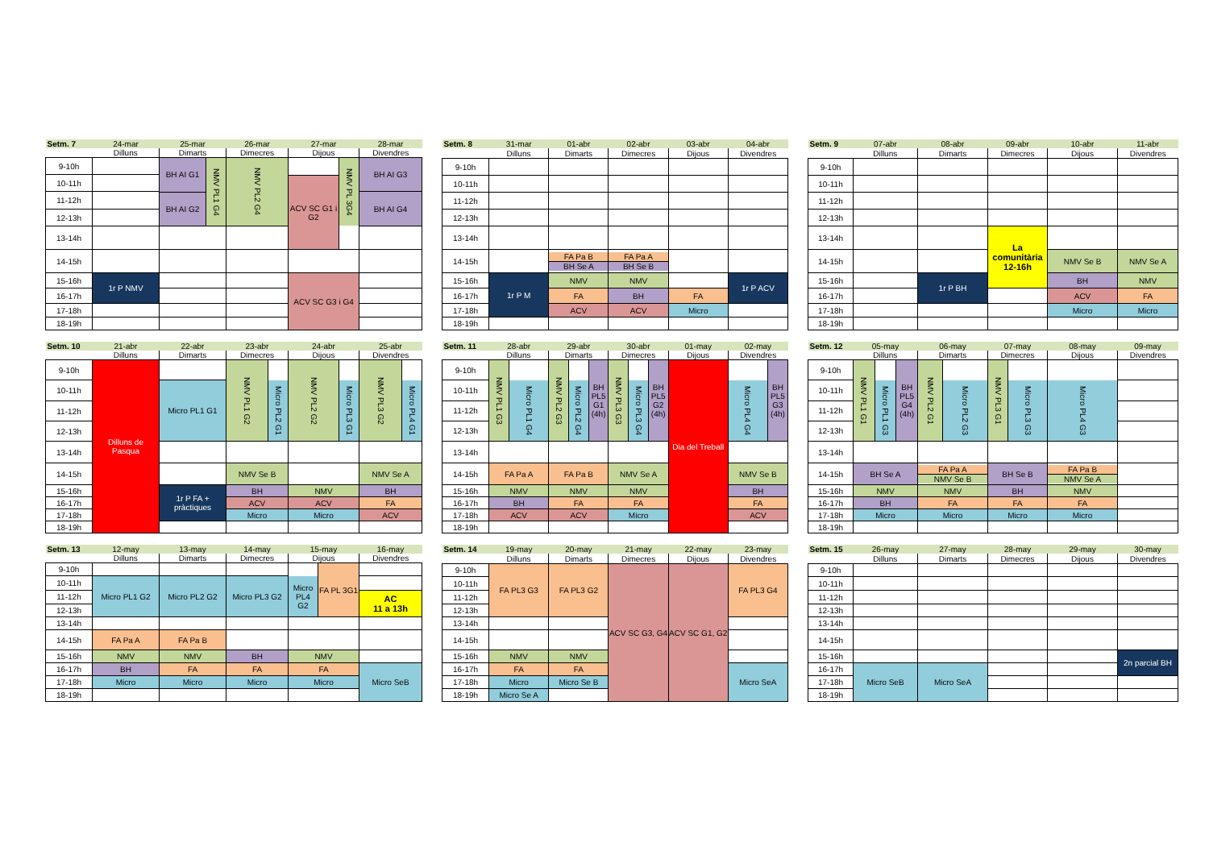| Setm. 7 | 24-mar | 25-mar | 26-mar | 27-mar | 28-mar |
| | Dilluns | Dimarts | Dimecres | Dijous | Divendres |
| 9-10h | | BH AI G1 BH AI G2 NMV PL1 G4 | NMV PL2 G4 | ACV SC G1 i G2 NMV PL 3G4 | BH AI G3 |
| 10-11h | | | | | |
| 11-12h | | | | | BH AI G4 |
| 12-13h | | | | | |
| 13-14h | | | | | |
| 14-15h | | | | | |
| 15-16h | 1r P NMV | | | ACV SC G3 i G4 | |
| 16-17h | | | | | |
| 17-18h | | | | | |
| 18-19h | | | | | |
| Setm. 8 | 31-mar | 01-abr | 02-abr | 03-abr | 04-abr |
| | Dilluns | Dimarts | Dimecres | Dijous | Divendres |
| 9-10h | | | | | |
| 10-11h | | | | | |
| 11-12h | | | | | |
| 12-13h | | | | | |
| 13-14h | | | | | |
| 14-15h | | FA Pa B BH Se A | FA Pa A BH Se B | | |
| 15-16h | 1r P M | NMV | NMV | | 1r P ACV |
| 16-17h | | FA | BH | FA | |
| 17-18h | | ACV | ACV | Micro | |
| 18-19h | | | | | |
| Setm. 9 | 07-abr | 08-abr | 09-abr | 10-abr | 11-abr |
| | Dilluns | Dimarts | Dimecres | Dijous | Divendres |
| 9-10h | | | | | |
| 10-11h | | | | | |
| 11-12h | | | | | |
| 12-13h | | | | | |
| 13-14h | | | La comunitària 12-16h | | |
| 14-15h | | | | NMV Se B | NMV Se A |
| 15-16h | | 1r P BH | | BH | NMV |
| 16-17h | | | | ACV | FA |
| 17-18h | | | | Micro | Micro |
| 18-19h | | | | | |
| Setm. 10 | 21-abr | 22-abr | 23-abr | 24-abr | 25-abr |
| | Dilluns | Dimarts | Dimecres | Dijous | Divendres |
| 9-10h | Dilluns de Pasqua | | NMV PL1 G2 Micro PL2 G1 | NMV PL2 G2 Micro PL3 G1 | NMV PL3 G2 Micro PL4 G1 |
| 10-11h | | Micro PL1 G1 | | | |
| 11-12h | | | | | |
| 12-13h | | | | | |
| 13-14h | | | | | |
| 14-15h | | | NMV Se B | | NMV Se A |
| 15-16h | | 1r P FA + pràctiques | BH | NMV | BH |
| 16-17h | | | ACV | ACV | FA |
| 17-18h | | | Micro | Micro | ACV |
| 18-19h | | | | | |
| Setm. 11 | 28-abr | 29-abr | 30-abr | 01-may | 02-may |
| | Dilluns | Dimarts | Dimecres | Dijous | Divendres |
| 9-10h | NMV PL1 G3 Micro PL1 G4 | NMV PL2 G3 Micro PL2 G4 BH PL5 G1 (4h) | NMV PL3 G3 Micro PL3 G4 BH PL5 G2 (4h) | Dia del Treball | Micro PL4 G4 BH PL5 G3 (4h) |
| 10-11h | | | | | |
| 11-12h | | | | | |
| 12-13h | | | | | |
| 13-14h | | | | | |
| 14-15h | FA Pa A | FA Pa B | NMV Se A | | NMV Se B |
| 15-16h | NMV | NMV | NMV | | BH |
| 16-17h | BH | FA | FA | | FA |
| 17-18h | ACV | ACV | Micro | | ACV |
| 18-19h | | | | | |
| Setm. 12 | 05-may | 06-may | 07-may | 08-may | 09-may |
| | Dilluns | Dimarts | Dimecres | Dijous | Divendres |
| 9-10h | NMV PL1 G1 Micro PL1 G3 BH PL5 G4 (4h) | NMV PL2 G1 Micro PL2 G3 | NMV PL3 G1 Micro PL3 G3 | Micro PL4 G3 | |
| 10-11h | | | | | |
| 11-12h | | | | | |
| 12-13h | | | | | |
| 13-14h | | | | | |
| 14-15h | BH Se A | FA Pa A NMV Se B | BH Se B | FA Pa B NMV Se A | |
| 15-16h | NMV | NMV | BH | NMV | |
| 16-17h | BH | FA | FA | FA | |
| 17-18h | Micro | Micro | Micro | Micro | |
| 18-19h | | | | | |
| Setm. 13 | 12-may | 13-may | 14-may | 15-may | 16-may |
| | Dilluns | Dimarts | Dimecres | Dijous | Divendres |
| 9-10h | | | | Micro PL4 G2 FA PL 3G1 | |
| 10-11h | Micro PL1 G2 | Micro PL2 G2 | Micro PL3 G2 | | |
| 11-12h | | | | | AC 11 a 13h |
| 12-13h | | | | | |
| 13-14h | | | | | |
| 14-15h | FA Pa A | FA Pa B | | | |
| 15-16h | NMV | NMV | BH | NMV | |
| 16-17h | BH | FA | FA | FA | Micro SeB |
| 17-18h | Micro | Micro | Micro | Micro | |
| 18-19h | | | | | |
| Setm. 14 | 19-may | 20-may | 21-may | 22-may | 23-may |
| | Dilluns | Dimarts | Dimecres | Dijous | Divendres |
| 9-10h | FA PL3 G3 | FA PL3 G2 | ACV SC G3, G4 | ACV SC G1, G2 | FA PL3 G4 |
| 10-11h | | | | | |
| 11-12h | | | | | |
| 12-13h | | | | | |
| 13-14h | | | | | |
| 14-15h | | | | | |
| 15-16h | NMV | NMV | | | |
| 16-17h | FA | FA | | | Micro SeA |
| 17-18h | Micro | Micro Se B | | | |
| 18-19h | Micro Se A | | | | |
| Setm. 15 | 26-may | 27-may | 28-may | 29-may | 30-may |
| | Dilluns | Dimarts | Dimecres | Dijous | Divendres |
| 9-10h | | | | | |
| 10-11h | | | | | |
| 11-12h | | | | | |
| 12-13h | | | | | |
| 13-14h | | | | | |
| 14-15h | | | | | |
| 15-16h | | | | | 2n parcial BH |
| 16-17h | Micro SeB | Micro SeA | | | |
| 17-18h | | | | | |
| 18-19h | | | | | |